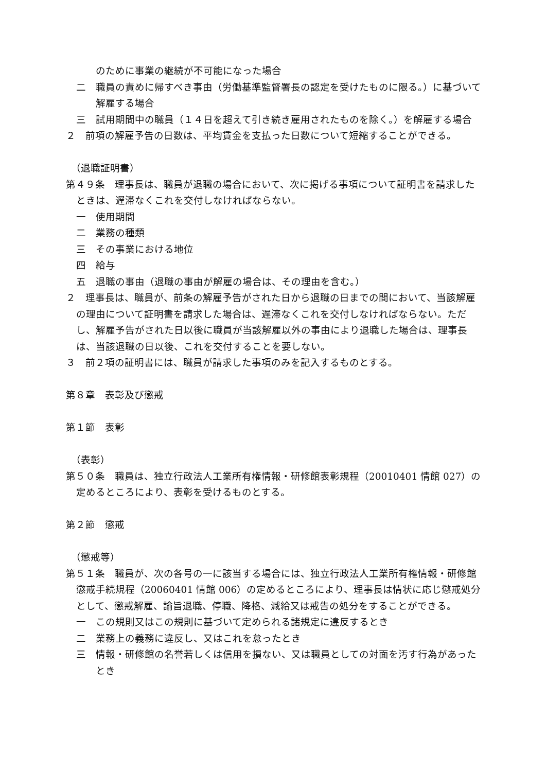のために事業の継続が不可能になった場合
二　職員の責めに帰すべき事由（労働基準監督署長の認定を受けたものに限る。）に基づいて解雇する場合
三　試用期間中の職員（１４日を超えて引き続き雇用されたものを除く。）を解雇する場合
２　前項の解雇予告の日数は、平均賃金を支払った日数について短縮することができる。
（退職証明書）
第４９条　理事長は、職員が退職の場合において、次に掲げる事項について証明書を請求したときは、遅滞なくこれを交付しなければならない。
一　使用期間
二　業務の種類
三　その事業における地位
四　給与
五　退職の事由（退職の事由が解雇の場合は、その理由を含む。）
２　理事長は、職員が、前条の解雇予告がされた日から退職の日までの間において、当該解雇の理由について証明書を請求した場合は、遅滞なくこれを交付しなければならない。ただし、解雇予告がされた日以後に職員が当該解雇以外の事由により退職した場合は、理事長は、当該退職の日以後、これを交付することを要しない。
３　前２項の証明書には、職員が請求した事項のみを記入するものとする。
第８章　表彰及び懲戒
第１節　表彰
（表彰）
第５０条　職員は、独立行政法人工業所有権情報・研修館表彰規程（20010401 情館 027）の定めるところにより、表彰を受けるものとする。
第２節　懲戒
（懲戒等）
第５１条　職員が、次の各号の一に該当する場合には、独立行政法人工業所有権情報・研修館懲戒手続規程（20060401 情館 006）の定めるところにより、理事長は情状に応じ懲戒処分として、懲戒解雇、諭旨退職、停職、降格、減給又は戒告の処分をすることができる。
一　この規則又はこの規則に基づいて定められる諸規定に違反するとき
二　業務上の義務に違反し、又はこれを怠ったとき
三　情報・研修館の名誉若しくは信用を損ない、又は職員としての対面を汚す行為があったとき